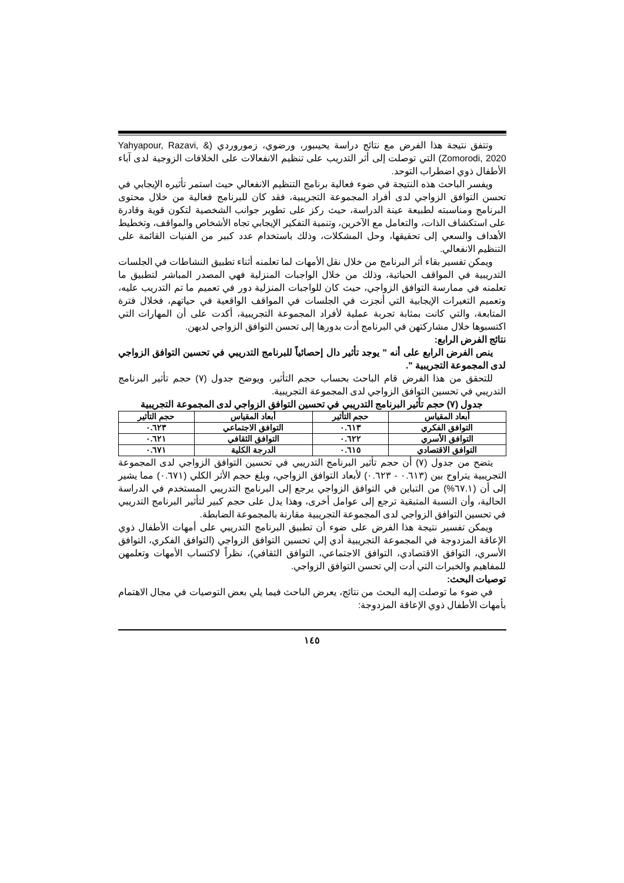وتتفق نتيجة هذا الفرض مع نتائج دراسة يحيىبور، ورضوي، زموروردي (Yahyapour, Razavi, & Zomorodi, 2020) التي توصلت إلى أثر التدريب على تنظيم الانفعالات على الخلافات الزوجية لدى آباء الأطفال ذوي اضطراب التوحد.
ويفسر الباحث هذه النتيجة في ضوء فعالية برنامج التنظيم الانفعالي حيث استمر تأثيره الإيجابي في تحسن التوافق الزواجي لدى أفراد المجموعة التجريبية، فقد كان للبرنامج فعالية من خلال محتوى البرنامج ومناسبته لطبيعة عينة الدراسة، حيث ركز على تطوير جوانب الشخصية لتكون قوية وقادرة على استكشاف الذات، والتعامل مع الآخرين، وتنمية التفكير الإيجابي تجاه الأشخاص والمواقف، وتخطيط الأهداف والسعي إلى تحقيقها، وحل المشكلات، وذلك باستخدام عدد كبير من الفنيات القائمة على التنظيم الانفعالي.
ويمكن تفسير بقاء أثر البرنامج من خلال نقل الأمهات لما تعلمنه أثناء تطبيق النشاطات في الجلسات التدريبية في المواقف الحياتية، وذلك من خلال الواجبات المنزلية فهي المصدر المباشر لتطبيق ما تعلمنه في ممارسة التوافق الزواجي، حيث كان للواجبات المنزلية دور في تعميم ما تم التدريب عليه، وتعميم التغيرات الإيجابية التي أنجزت في الجلسات في المواقف الواقعية في حياتهم، فخلال فترة المتابعة، والتي كانت بمثابة تجربة عملية لأفراد المجموعة التجريبية، أكدت على أن المهارات التي اكتسبوها خلال مشاركتهن في البرنامج أدت بدورها إلى تحسن التوافق الزواجي لديهن.
نتائج الفرض الرابع:
ينص الفرض الرابع على أنه " يوجد تأثير دال إحصائياً للبرنامج التدريبي في تحسين التوافق الزواجي لدى المجموعة التجريبية ".
للتحقق من هذا الفرض قام الباحث بحساب حجم التأثير، ويوضح جدول (٧) حجم تأثير البرنامج التدريبي في تحسين التوافق الزواجي لدى المجموعة التجريبية.
جدول (٧) حجم تأثير البرنامج التدريبي في تحسين التوافق الزواجي لدى المجموعة التجريبية
| أبعاد المقياس | حجم التأثير | أبعاد المقياس | حجم التأثير |
| --- | --- | --- | --- |
| التوافق الفكري | ٠.٦١٣ | التوافق الاجتماعي | ٠.٦٢٣ |
| التوافق الأسري | ٠.٦٢٢ | التوافق الثقافي | ٠.٦٢١ |
| التوافق الاقتصادي | ٠.٦١٥ | الدرجة الكلية | ٠.٦٧١ |
يتضح من جدول (٧) أن حجم تأثير البرنامج التدريبي في تحسين التوافق الزواجي لدى المجموعة التجريبية يتراوح بين (٠.٦١٣ - ٠.٦٢٣) لأبعاد التوافق الزواجي، وبلغ حجم الأثر الكلي (٠.٦٧١) مما يشير إلى أن (٦٧.١%) من التباين في التوافق الزواجي يرجع إلى البرنامج التدريبي المستخدم في الدراسة الحالية، وأن النسبة المتبقية ترجع إلى عوامل أخرى، وهذا يدل على حجم كبير لتأثير البرنامج التدريبي في تحسين التوافق الزواجي لدى المجموعة التجريبية مقارنة بالمجموعة الضابطة.
ويمكن تفسير نتيجة هذا الفرض على ضوء أن تطبيق البرنامج التدريبي على أمهات الأطفال ذوي الإعاقة المزدوجة في المجموعة التجريبية أدي إلي تحسين التوافق الزواجي (التوافق الفكري، التوافق الأسري، التوافق الاقتصادي، التوافق الاجتماعي، التوافق الثقافي)، نظراً لاكتساب الأمهات وتعلمهن للمفاهيم والخبرات التي أدت إلي تحسن التوافق الزواجي.
توصيات البحث:
في ضوء ما توصلت إليه البحث من نتائج، يعرض الباحث فيما يلي بعض التوصيات في مجال الاهتمام بأمهات الأطفال ذوي الإعاقة المزدوجة:
١٤٥